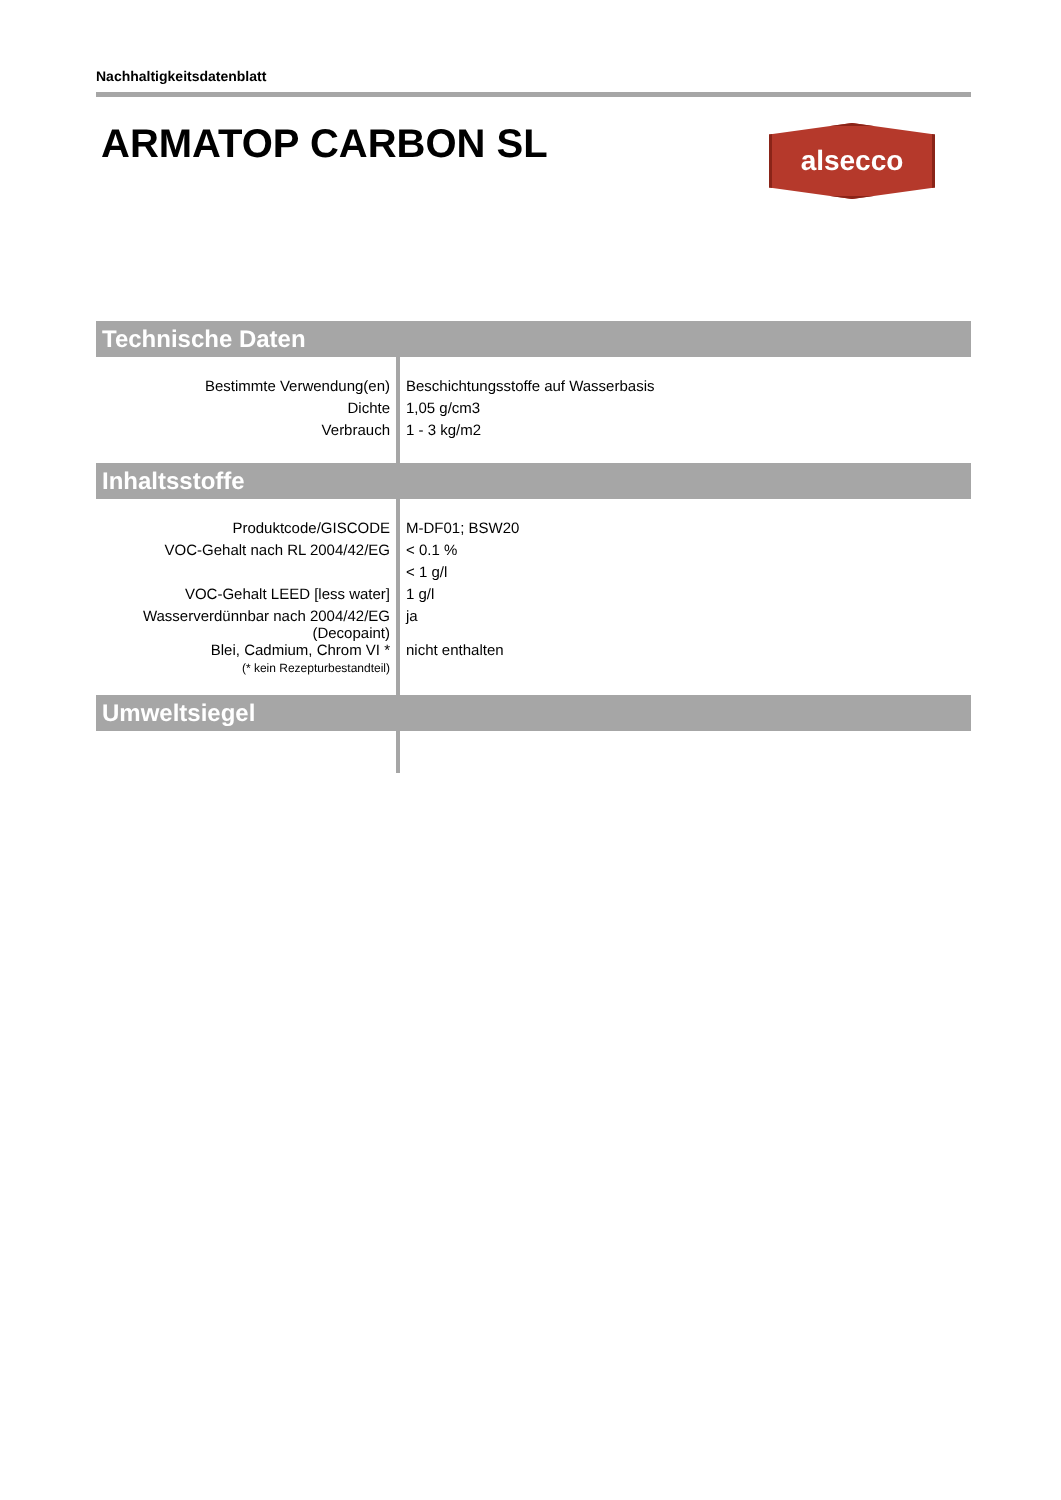Nachhaltigkeitsdatenblatt
ARMATOP CARBON SL
alsecco
Technische Daten
| Bestimmte Verwendung(en) | Beschichtungsstoffe auf Wasserbasis |
| Dichte | 1,05 g/cm3 |
| Verbrauch | 1 - 3 kg/m2 |
Inhaltsstoffe
| Produktcode/GISCODE | M-DF01; BSW20 |
| VOC-Gehalt nach RL 2004/42/EG | < 0.1 % |
| | < 1 g/l |
| VOC-Gehalt LEED [less water] | 1 g/l |
| Wasserverdünnbar nach 2004/42/EG (Decopaint) | ja |
| Blei, Cadmium, Chrom VI * (* kein Rezepturbestandteil) | nicht enthalten |
Umweltsiegel